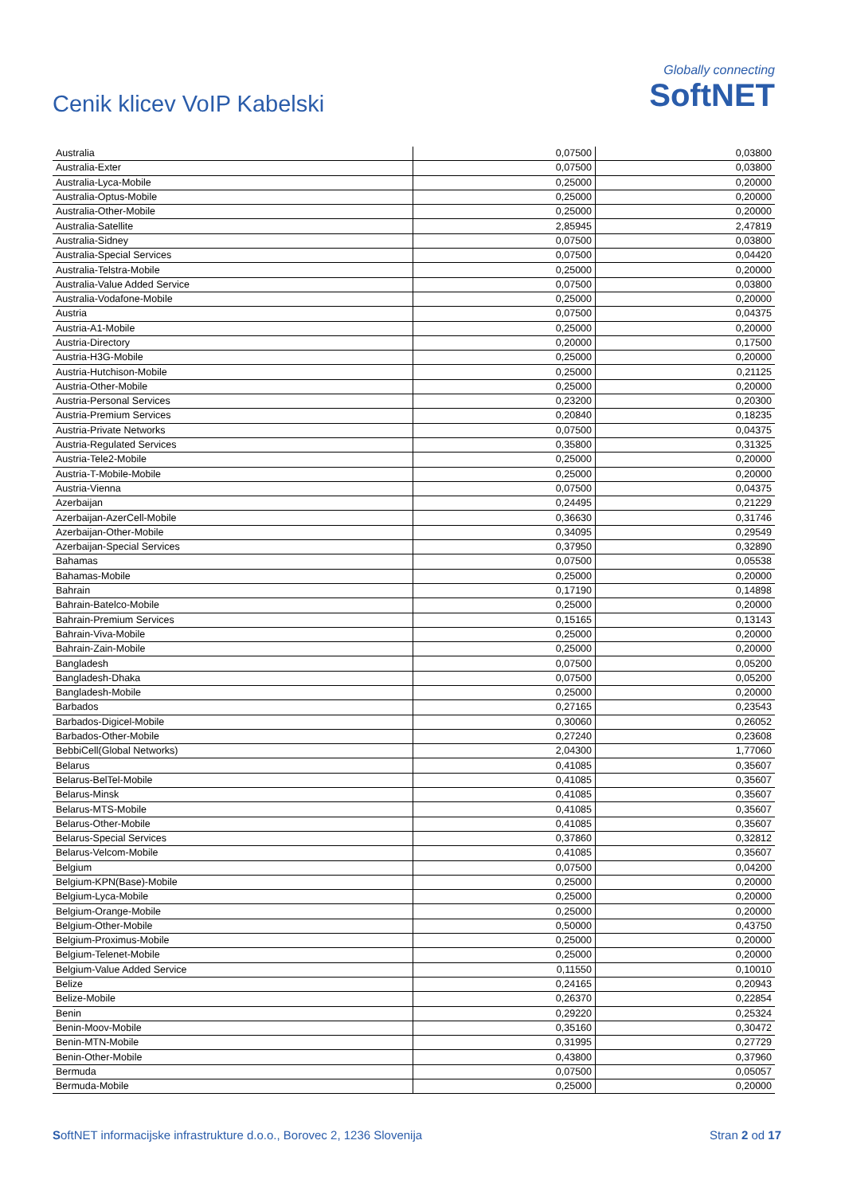Cenik klicev VoIP Kabelski
Globally connecting
SoftNET
| Australia | 0,07500 | 0,03800 |
| Australia-Exter | 0,07500 | 0,03800 |
| Australia-Lyca-Mobile | 0,25000 | 0,20000 |
| Australia-Optus-Mobile | 0,25000 | 0,20000 |
| Australia-Other-Mobile | 0,25000 | 0,20000 |
| Australia-Satellite | 2,85945 | 2,47819 |
| Australia-Sidney | 0,07500 | 0,03800 |
| Australia-Special Services | 0,07500 | 0,04420 |
| Australia-Telstra-Mobile | 0,25000 | 0,20000 |
| Australia-Value Added Service | 0,07500 | 0,03800 |
| Australia-Vodafone-Mobile | 0,25000 | 0,20000 |
| Austria | 0,07500 | 0,04375 |
| Austria-A1-Mobile | 0,25000 | 0,20000 |
| Austria-Directory | 0,20000 | 0,17500 |
| Austria-H3G-Mobile | 0,25000 | 0,20000 |
| Austria-Hutchison-Mobile | 0,25000 | 0,21125 |
| Austria-Other-Mobile | 0,25000 | 0,20000 |
| Austria-Personal Services | 0,23200 | 0,20300 |
| Austria-Premium Services | 0,20840 | 0,18235 |
| Austria-Private Networks | 0,07500 | 0,04375 |
| Austria-Regulated Services | 0,35800 | 0,31325 |
| Austria-Tele2-Mobile | 0,25000 | 0,20000 |
| Austria-T-Mobile-Mobile | 0,25000 | 0,20000 |
| Austria-Vienna | 0,07500 | 0,04375 |
| Azerbaijan | 0,24495 | 0,21229 |
| Azerbaijan-AzerCell-Mobile | 0,36630 | 0,31746 |
| Azerbaijan-Other-Mobile | 0,34095 | 0,29549 |
| Azerbaijan-Special Services | 0,37950 | 0,32890 |
| Bahamas | 0,07500 | 0,05538 |
| Bahamas-Mobile | 0,25000 | 0,20000 |
| Bahrain | 0,17190 | 0,14898 |
| Bahrain-Batelco-Mobile | 0,25000 | 0,20000 |
| Bahrain-Premium Services | 0,15165 | 0,13143 |
| Bahrain-Viva-Mobile | 0,25000 | 0,20000 |
| Bahrain-Zain-Mobile | 0,25000 | 0,20000 |
| Bangladesh | 0,07500 | 0,05200 |
| Bangladesh-Dhaka | 0,07500 | 0,05200 |
| Bangladesh-Mobile | 0,25000 | 0,20000 |
| Barbados | 0,27165 | 0,23543 |
| Barbados-Digicel-Mobile | 0,30060 | 0,26052 |
| Barbados-Other-Mobile | 0,27240 | 0,23608 |
| BebbiCell(Global Networks) | 2,04300 | 1,77060 |
| Belarus | 0,41085 | 0,35607 |
| Belarus-BelTel-Mobile | 0,41085 | 0,35607 |
| Belarus-Minsk | 0,41085 | 0,35607 |
| Belarus-MTS-Mobile | 0,41085 | 0,35607 |
| Belarus-Other-Mobile | 0,41085 | 0,35607 |
| Belarus-Special Services | 0,37860 | 0,32812 |
| Belarus-Velcom-Mobile | 0,41085 | 0,35607 |
| Belgium | 0,07500 | 0,04200 |
| Belgium-KPN(Base)-Mobile | 0,25000 | 0,20000 |
| Belgium-Lyca-Mobile | 0,25000 | 0,20000 |
| Belgium-Orange-Mobile | 0,25000 | 0,20000 |
| Belgium-Other-Mobile | 0,50000 | 0,43750 |
| Belgium-Proximus-Mobile | 0,25000 | 0,20000 |
| Belgium-Telenet-Mobile | 0,25000 | 0,20000 |
| Belgium-Value Added Service | 0,11550 | 0,10010 |
| Belize | 0,24165 | 0,20943 |
| Belize-Mobile | 0,26370 | 0,22854 |
| Benin | 0,29220 | 0,25324 |
| Benin-Moov-Mobile | 0,35160 | 0,30472 |
| Benin-MTN-Mobile | 0,31995 | 0,27729 |
| Benin-Other-Mobile | 0,43800 | 0,37960 |
| Bermuda | 0,07500 | 0,05057 |
| Bermuda-Mobile | 0,25000 | 0,20000 |
SoftNET informacijske infrastrukture d.o.o., Borovec 2, 1236 Slovenija Stran 2 od 17